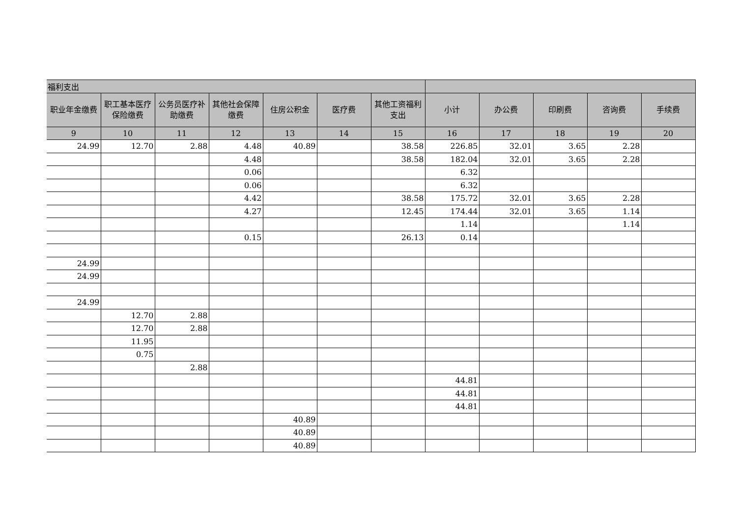| 福利支出 | | | | | | | | | | | |
| --- | --- | --- | --- | --- | --- | --- | --- | --- | --- | --- | --- |
| 职业年金缴费 | 职工基本医疗保险缴费 | 公务员医疗补助缴费 | 其他社会保障缴费 | 住房公积金 | 医疗费 | 其他工资福利支出 | 小计 | 办公费 | 印刷费 | 咨询费 | 手续费 |
| 9 | 10 | 11 | 12 | 13 | 14 | 15 | 16 | 17 | 18 | 19 | 20 |
| 24.99 | 12.70 | 2.88 | 4.48 | 40.89 | | 38.58 | 226.85 | 32.01 | 3.65 | 2.28 | |
| | | | 4.48 | | | 38.58 | 182.04 | 32.01 | 3.65 | 2.28 | |
| | | | 0.06 | | | | 6.32 | | | | |
| | | | 0.06 | | | | 6.32 | | | | |
| | | | 4.42 | | | 38.58 | 175.72 | 32.01 | 3.65 | 2.28 | |
| | | | 4.27 | | | 12.45 | 174.44 | 32.01 | 3.65 | 1.14 | |
| | | | | | | | 1.14 | | | 1.14 | |
| | | | 0.15 | | | 26.13 | 0.14 | | | | |
| 24.99 | | | | | | | | | | | |
| 24.99 | | | | | | | | | | | |
| 24.99 | | | | | | | | | | | |
| | 12.70 | 2.88 | | | | | | | | | |
| | 12.70 | 2.88 | | | | | | | | | |
| | 11.95 | | | | | | | | | | |
| | 0.75 | | | | | | | | | | |
| | | 2.88 | | | | | | | | | |
| | | | | | | | 44.81 | | | | |
| | | | | | | | 44.81 | | | | |
| | | | | | | | 44.81 | | | | |
| | | | | 40.89 | | | | | | | |
| | | | | 40.89 | | | | | | | |
| | | | | 40.89 | | | | | | | |